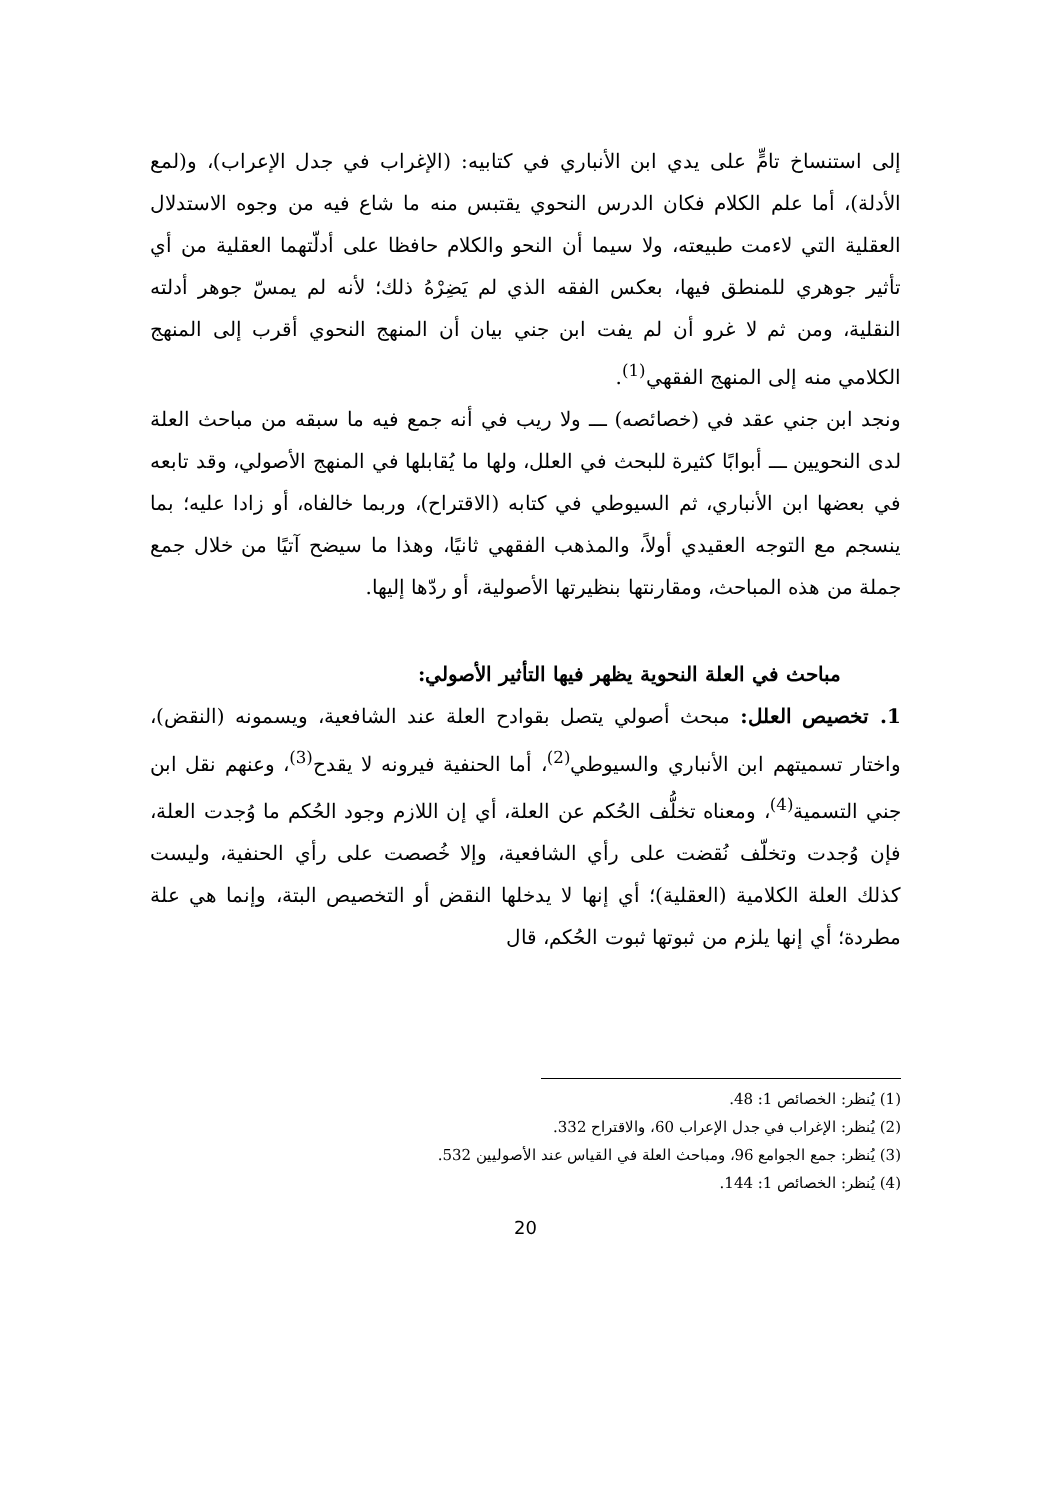إلى استنساخ تامٍّ على يدي ابن الأنباري في كتابيه: (الإغراب في جدل الإعراب)، و(لمع الأدلة)، أما علم الكلام فكان الدرس النحوي يقتبس منه ما شاع فيه من وجوه الاستدلال العقلية التي لاءمت طبيعته، ولا سيما أن النحو والكلام حافظا على أدلّتهما العقلية من أي تأثير جوهري للمنطق فيها، بعكس الفقه الذي لم يَضِرْهُ ذلك؛ لأنه لم يمسّ جوهر أدلته النقلية، ومن ثم لا غرو أن لم يفت ابن جني بيان أن المنهج النحوي أقرب إلى المنهج الكلامي منه إلى المنهج الفقهي<sup>(1)</sup>.
ونجد ابن جني عقد في (خصائصه) ـــ ولا ريب في أنه جمع فيه ما سبقه من مباحث العلة لدى النحويين ـــ أبوابًا كثيرة للبحث في العلل، ولها ما يُقابلها في المنهج الأصولي، وقد تابعه في بعضها ابن الأنباري، ثم السيوطي في كتابه (الاقتراح)، وربما خالفاه، أو زادا عليه؛ بما ينسجم مع التوجه العقيدي أولاً، والمذهب الفقهي ثانيًا، وهذا ما سيضح آتيًا من خلال جمع جملة من هذه المباحث، ومقارنتها بنظيرتها الأصولية، أو ردّها إليها.
مباحث في العلة النحوية يظهر فيها التأثير الأصولي:
1. تخصيص العلل: مبحث أصولي يتصل بقوادح العلة عند الشافعية، ويسمونه (النقض)، واختار تسميتهم ابن الأنباري والسيوطي<sup>(2)</sup>، أما الحنفية فيرونه لا يقدح<sup>(3)</sup>، وعنهم نقل ابن جني التسمية<sup>(4)</sup>، ومعناه تخلُّف الحُكم عن العلة، أي إن اللازم وجود الحُكم ما وُجدت العلة، فإن وُجدت وتخلّف نُقضت على رأي الشافعية، وإلا خُصصت على رأي الحنفية، وليست كذلك العلة الكلامية (العقلية)؛ أي إنها لا يدخلها النقض أو التخصيص البتة، وإنما هي علة مطردة؛ أي إنها يلزم من ثبوتها ثبوت الحُكم، قال
(1) يُنظر: الخصائص 1: 48.
(2) يُنظر: الإغراب في جدل الإعراب 60، والاقتراح 332.
(3) يُنظر: جمع الجوامع 96، ومباحث العلة في القياس عند الأصوليين 532.
(4) يُنظر: الخصائص 1: 144.
20